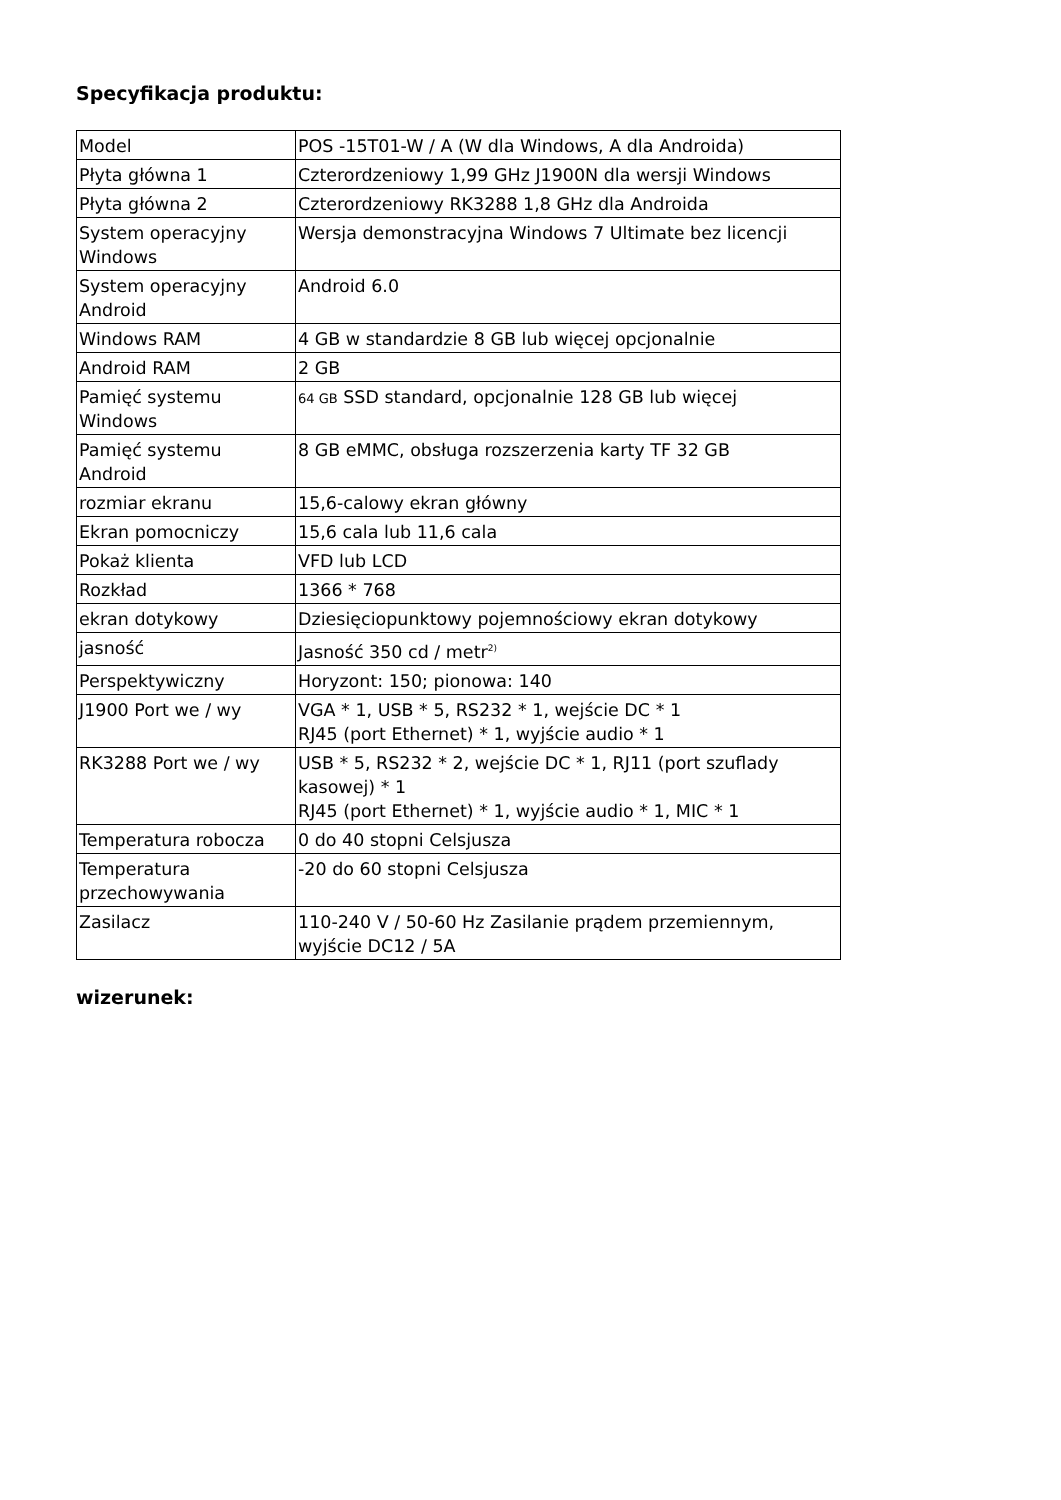Specyfikacja produktu:
| Model | POS -15T01-W / A (W dla Windows, A dla Androida) |
| Płyta główna 1 | Czterordzeniowy 1,99 GHz J1900N dla wersji Windows |
| Płyta główna 2 | Czterordzeniowy RK3288 1,8 GHz dla Androida |
| System operacyjny Windows | Wersja demonstracyjna Windows 7 Ultimate bez licencji |
| System operacyjny Android | Android 6.0 |
| Windows RAM | 4 GB w standardzie 8 GB lub więcej opcjonalnie |
| Android RAM | 2 GB |
| Pamięć systemu Windows | 64 GB SSD standard, opcjonalnie 128 GB lub więcej |
| Pamięć systemu Android | 8 GB eMMC, obsługa rozszerzenia karty TF 32 GB |
| rozmiar ekranu | 15,6-calowy ekran główny |
| Ekran pomocniczy | 15,6 cala lub 11,6 cala |
| Pokaż klienta | VFD lub LCD |
| Rozkład | 1366 * 768 |
| ekran dotykowy | Dziesięciopunktowy pojemnościowy ekran dotykowy |
| jasność | Jasność 350 cd / metr<sup>2)</sup> |
| Perspektywiczny | Horyzont: 150; pionowa: 140 |
| J1900 Port we / wy | VGA * 1, USB * 5, RS232 * 1, wejście DC * 1 RJ45 (port Ethernet) * 1, wyjście audio * 1 |
| RK3288 Port we / wy | USB * 5, RS232 * 2, wejście DC * 1, RJ11 (port szuflady kasowej) * 1 RJ45 (port Ethernet) * 1, wyjście audio * 1, MIC * 1 |
| Temperatura robocza | 0 do 40 stopni Celsjusza |
| Temperatura przechowywania | -20 do 60 stopni Celsjusza |
| Zasilacz | 110-240 V / 50-60 Hz Zasilanie prądem przemiennym, wyjście DC12 / 5A |
wizerunek: